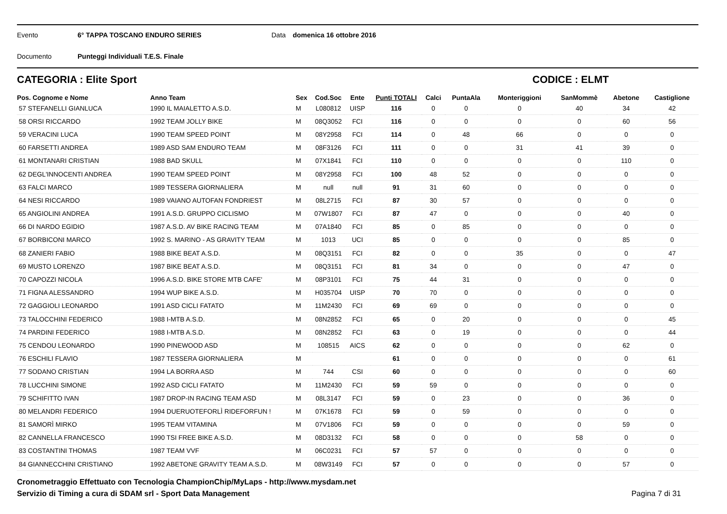Evento 6° TAPPA TOSCANO ENDURO SERIES Data domenica 16 ottobre 2016
Documento Punteggi Individuali T.E.S. Finale
CATEGORIA : Elite Sport CODICE : ELMT
| Pos. Cognome e Nome | Anno Team | Sex | Cod.Soc | Ente | Punti TOTALI | Calci | PuntaAla | Monteriggioni | SanMommè | Abetone | Castiglione |
| --- | --- | --- | --- | --- | --- | --- | --- | --- | --- | --- | --- |
| 57 STEFANELLI GIANLUCA | 1990 IL MAIALETTO A.S.D. | M | L080812 | UISP | 116 | 0 | 0 | 0 | 40 | 34 | 42 |
| 58 ORSI RICCARDO | 1992 TEAM JOLLY BIKE | M | 08Q3052 | FCI | 116 | 0 | 0 | 0 | 0 | 60 | 56 |
| 59 VERACINI LUCA | 1990 TEAM SPEED POINT | M | 08Y2958 | FCI | 114 | 0 | 48 | 66 | 0 | 0 | 0 |
| 60 FARSETTI ANDREA | 1989 ASD SAM ENDURO TEAM | M | 08F3126 | FCI | 111 | 0 | 0 | 31 | 41 | 39 | 0 |
| 61 MONTANARI CRISTIAN | 1988 BAD SKULL | M | 07X1841 | FCI | 110 | 0 | 0 | 0 | 0 | 110 | 0 |
| 62 DEGL'INNOCENTI ANDREA | 1990 TEAM SPEED POINT | M | 08Y2958 | FCI | 100 | 48 | 52 | 0 | 0 | 0 | 0 |
| 63 FALCI MARCO | 1989 TESSERA GIORNALIERA | M | null | null | 91 | 31 | 60 | 0 | 0 | 0 | 0 |
| 64 NESI RICCARDO | 1989 VAIANO AUTOFAN FONDRIEST | M | 08L2715 | FCI | 87 | 30 | 57 | 0 | 0 | 0 | 0 |
| 65 ANGIOLINI ANDREA | 1991 A.S.D. GRUPPO CICLISMO | M | 07W1807 | FCI | 87 | 47 | 0 | 0 | 0 | 40 | 0 |
| 66 DI NARDO EGIDIO | 1987 A.S.D. AV BIKE RACING TEAM | M | 07A1840 | FCI | 85 | 0 | 85 | 0 | 0 | 0 | 0 |
| 67 BORBICONI MARCO | 1992 S. MARINO - AS GRAVITY TEAM | M | 1013 | UCI | 85 | 0 | 0 | 0 | 0 | 85 | 0 |
| 68 ZANIERI FABIO | 1988 BIKE BEAT A.S.D. | M | 08Q3151 | FCI | 82 | 0 | 0 | 35 | 0 | 0 | 47 |
| 69 MUSTO LORENZO | 1987 BIKE BEAT A.S.D. | M | 08Q3151 | FCI | 81 | 34 | 0 | 0 | 0 | 47 | 0 |
| 70 CAPOZZI NICOLA | 1996 A.S.D. BIKE STORE MTB CAFE' | M | 08P3101 | FCI | 75 | 44 | 31 | 0 | 0 | 0 | 0 |
| 71 FIGNA ALESSANDRO | 1994 WUP BIKE A.S.D. | M | H035704 | UISP | 70 | 70 | 0 | 0 | 0 | 0 | 0 |
| 72 GAGGIOLI LEONARDO | 1991 ASD CICLI FATATO | M | 11M2430 | FCI | 69 | 69 | 0 | 0 | 0 | 0 | 0 |
| 73 TALOCCHINI FEDERICO | 1988 I-MTB A.S.D. | M | 08N2852 | FCI | 65 | 0 | 20 | 0 | 0 | 0 | 45 |
| 74 PARDINI FEDERICO | 1988 I-MTB A.S.D. | M | 08N2852 | FCI | 63 | 0 | 19 | 0 | 0 | 0 | 44 |
| 75 CENDOU LEONARDO | 1990 PINEWOOD ASD | M | 108515 | AICS | 62 | 0 | 0 | 0 | 0 | 62 | 0 |
| 76 ESCHILI FLAVIO | 1987 TESSERA GIORNALIERA | M | | | 61 | 0 | 0 | 0 | 0 | 0 | 61 |
| 77 SODANO CRISTIAN | 1994 LA BORRA ASD | M | 744 | CSI | 60 | 0 | 0 | 0 | 0 | 0 | 60 |
| 78 LUCCHINI SIMONE | 1992 ASD CICLI FATATO | M | 11M2430 | FCI | 59 | 59 | 0 | 0 | 0 | 0 | 0 |
| 79 SCHIFITTO IVAN | 1987 DROP-IN RACING TEAM ASD | M | 08L3147 | FCI | 59 | 0 | 23 | 0 | 0 | 36 | 0 |
| 80 MELANDRI FEDERICO | 1994 DUERUOTEFORLÌ RIDEFORFUN ! | M | 07K1678 | FCI | 59 | 0 | 59 | 0 | 0 | 0 | 0 |
| 81 SAMORÌ MIRKO | 1995 TEAM VITAMINA | M | 07V1806 | FCI | 59 | 0 | 0 | 0 | 0 | 59 | 0 |
| 82 CANNELLA FRANCESCO | 1990 TSI FREE BIKE A.S.D. | M | 08D3132 | FCI | 58 | 0 | 0 | 0 | 58 | 0 | 0 |
| 83 COSTANTINI THOMAS | 1987 TEAM VVF | M | 06C0231 | FCI | 57 | 57 | 0 | 0 | 0 | 0 | 0 |
| 84 GIANNECCHINI CRISTIANO | 1992 ABETONE GRAVITY TEAM A.S.D. | M | 08W3149 | FCI | 57 | 0 | 0 | 0 | 0 | 57 | 0 |
Cronometraggio Effettuato con Tecnologia ChampionChip/MyLaps - http://www.mysdam.net
Servizio di Timing a cura di SDAM srl - Sport Data Management
Pagina 7 di 31